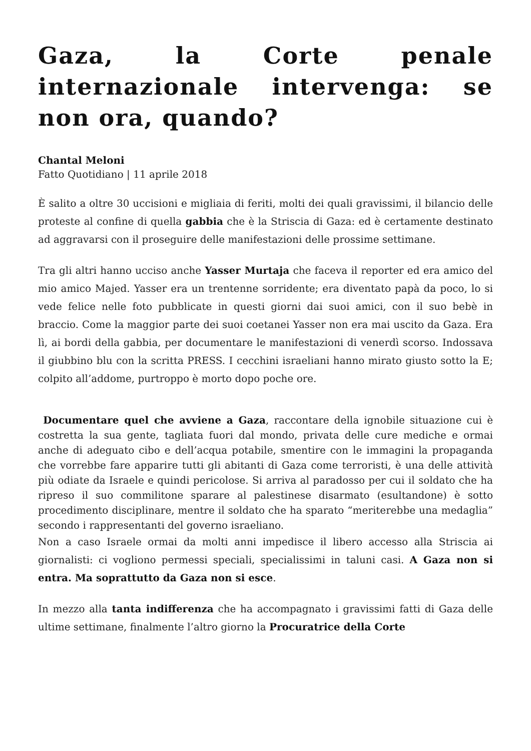Gaza, la Corte penale internazionale intervenga: se non ora, quando?
Chantal Meloni
Fatto Quotidiano | 11 aprile 2018
È salito a oltre 30 uccisioni e migliaia di feriti, molti dei quali gravissimi, il bilancio delle proteste al confine di quella gabbia che è la Striscia di Gaza: ed è certamente destinato ad aggravarsi con il proseguire delle manifestazioni delle prossime settimane.
Tra gli altri hanno ucciso anche Yasser Murtaja che faceva il reporter ed era amico del mio amico Majed. Yasser era un trentenne sorridente; era diventato papà da poco, lo si vede felice nelle foto pubblicate in questi giorni dai suoi amici, con il suo bebè in braccio. Come la maggior parte dei suoi coetanei Yasser non era mai uscito da Gaza. Era lì, ai bordi della gabbia, per documentare le manifestazioni di venerdì scorso. Indossava il giubbino blu con la scritta PRESS. I cecchini israeliani hanno mirato giusto sotto la E; colpito all’addome, purtroppo è morto dopo poche ore.
Documentare quel che avviene a Gaza, raccontare della ignobile situazione cui è costretta la sua gente, tagliata fuori dal mondo, privata delle cure mediche e ormai anche di adeguato cibo e dell’acqua potabile, smentire con le immagini la propaganda che vorrebbe fare apparire tutti gli abitanti di Gaza come terroristi, è una delle attività più odiate da Israele e quindi pericolose. Si arriva al paradosso per cui il soldato che ha ripreso il suo commilitone sparare al palestinese disarmato (esultandone) è sotto procedimento disciplinare, mentre il soldato che ha sparato “meriterebbe una medaglia” secondo i rappresentanti del governo israeliano.
Non a caso Israele ormai da molti anni impedisce il libero accesso alla Striscia ai giornalisti: ci vogliono permessi speciali, specialissimi in taluni casi. A Gaza non si entra. Ma soprattutto da Gaza non si esce.
In mezzo alla tanta indifferenza che ha accompagnato i gravissimi fatti di Gaza delle ultime settimane, finalmente l’altro giorno la Procuratrice della Corte